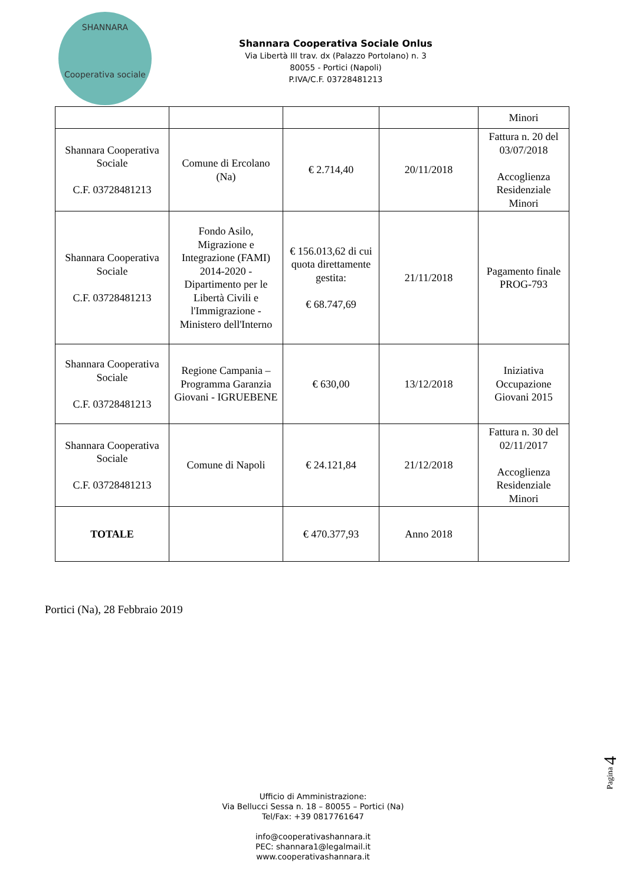SHANNARA
Cooperativa sociale
Shannara Cooperativa Sociale Onlus
Via Libertà III trav. dx (Palazzo Portolano) n. 3
80055 - Portici (Napoli)
P.IVA/C.F. 03728481213
| | | | | Minori |
| Shannara Cooperativa Sociale C.F. 03728481213 | Comune di Ercolano (Na) | € 2.714,40 | 20/11/2018 | Fattura n. 20 del 03/07/2018 Accoglienza Residenziale Minori |
| Shannara Cooperativa Sociale C.F. 03728481213 | Fondo Asilo, Migrazione e Integrazione (FAMI) 2014-2020 - Dipartimento per le Libertà Civili e l'Immigrazione - Ministero dell'Interno | € 156.013,62 di cui quota direttamente gestita: € 68.747,69 | 21/11/2018 | Pagamento finale PROG-793 |
| Shannara Cooperativa Sociale C.F. 03728481213 | Regione Campania – Programma Garanzia Giovani - IGRUEBENE | € 630,00 | 13/12/2018 | Iniziativa Occupazione Giovani 2015 |
| Shannara Cooperativa Sociale C.F. 03728481213 | Comune di Napoli | € 24.121,84 | 21/12/2018 | Fattura n. 30 del 02/11/2017 Accoglienza Residenziale Minori |
| TOTALE | | € 470.377,93 | Anno 2018 | |
Portici (Na), 28 Febbraio 2019
Pagina 4
Ufficio di Amministrazione:
Via Bellucci Sessa n. 18 – 80055 – Portici (Na)
Tel/Fax: +39 0817761647
info@cooperativashannara.it
PEC: shannara1@legalmail.it
www.cooperativashannara.it